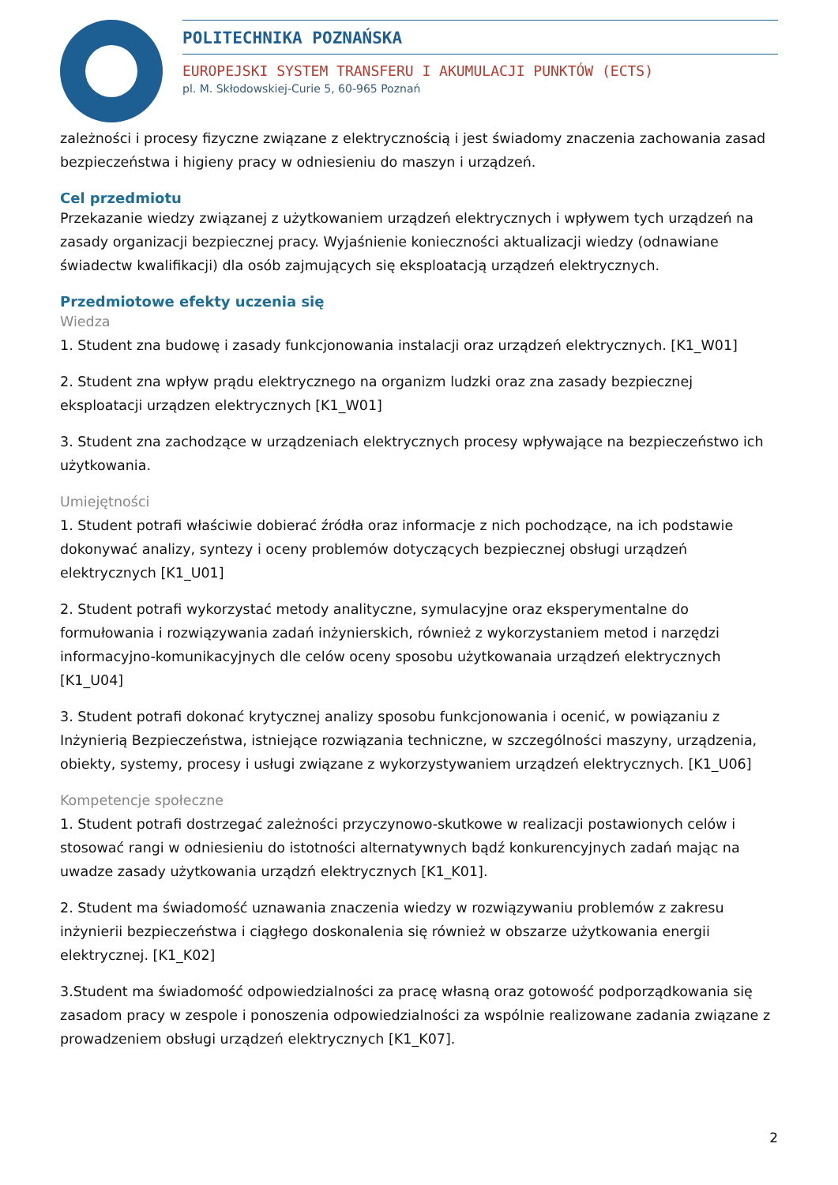POLITECHNIKA POZNAŃSKA
EUROPEJSKI SYSTEM TRANSFERU I AKUMULACJI PUNKTÓW (ECTS)
pl. M. Skłodowskiej-Curie 5, 60-965 Poznań
zależności i procesy fizyczne związane z elektrycznością i jest świadomy znaczenia zachowania zasad bezpieczeństwa i higieny pracy w odniesieniu do maszyn i urządzeń.
Cel przedmiotu
Przekazanie wiedzy związanej z użytkowaniem urządzeń elektrycznych i wpływem tych urządzeń na zasady organizacji bezpiecznej pracy. Wyjaśnienie konieczności aktualizacji wiedzy (odnawiane świadectw kwalifikacji) dla osób zajmujących się eksploatacją urządzeń elektrycznych.
Przedmiotowe efekty uczenia się
Wiedza
1. Student zna budowę i zasady funkcjonowania instalacji oraz urządzeń elektrycznych. [K1_W01]
2. Student zna wpływ prądu elektrycznego na organizm ludzki oraz zna zasady bezpiecznej eksploatacji urządzen elektrycznych [K1_W01]
3. Student zna zachodzące w urządzeniach elektrycznych procesy wpływające na bezpieczeństwo ich użytkowania.
Umiejętności
1. Student potrafi właściwie dobierać źródła oraz informacje z nich pochodzące, na ich podstawie dokonywać analizy, syntezy i oceny problemów dotyczących bezpiecznej obsługi urządzeń elektrycznych [K1_U01]
2. Student potrafi wykorzystać metody analityczne, symulacyjne oraz eksperymentalne do formułowania i rozwiązywania zadań inżynierskich, również z wykorzystaniem metod i narzędzi informacyjno-komunikacyjnych dle celów oceny sposobu użytkowanaia urządzeń elektrycznych [K1_U04]
3. Student potrafi dokonać krytycznej analizy sposobu funkcjonowania i ocenić, w powiązaniu z Inżynierią Bezpieczeństwa, istniejące rozwiązania techniczne, w szczególności maszyny, urządzenia, obiekty, systemy, procesy i usługi związane z wykorzystywaniem urządzeń elektrycznych. [K1_U06]
Kompetencje społeczne
1. Student potrafi dostrzegać zależności przyczynowo-skutkowe w realizacji postawionych celów i stosować rangi w odniesieniu do istotności alternatywnych bądź konkurencyjnych zadań mając na uwadze zasady użytkowania urządzń elektrycznych [K1_K01].
2. Student ma świadomość uznawania znaczenia wiedzy w rozwiązywaniu problemów z zakresu inżynierii bezpieczeństwa i ciągłego doskonalenia się również w obszarze użytkowania energii elektrycznej. [K1_K02]
3.Student ma świadomość odpowiedzialności za pracę własną oraz gotowość podporządkowania się zasadom pracy w zespole i ponoszenia odpowiedzialności za wspólnie realizowane zadania związane z prowadzeniem obsługi urządzeń elektrycznych [K1_K07].
2